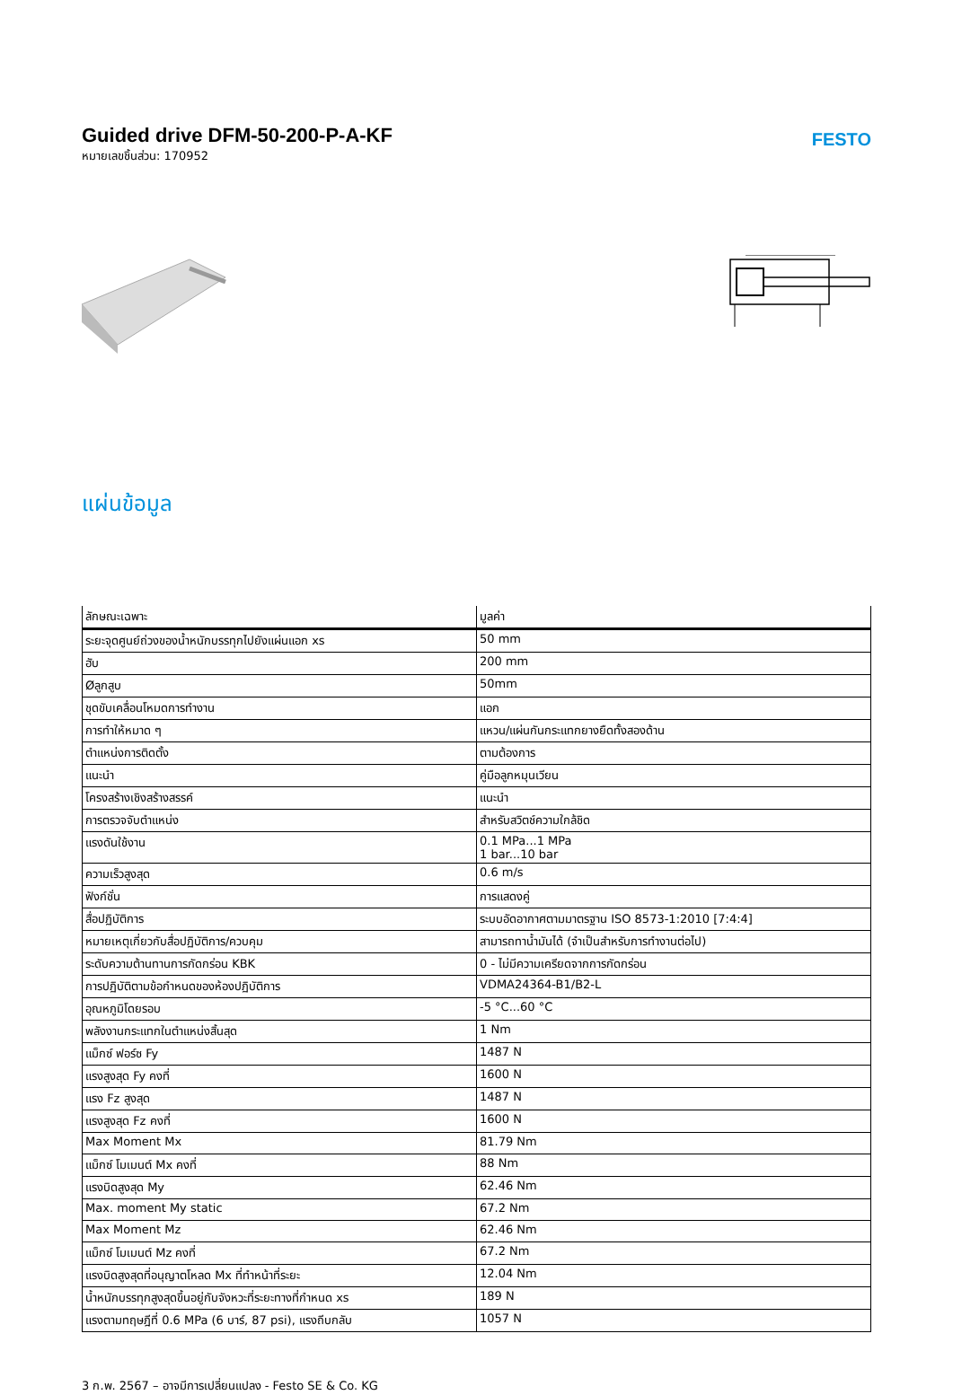Guided drive DFM-50-200-P-A-KF
หมายเลขชิ้นส่วน: 170952
FESTO
แผ่นข้อมูล
| ลักษณะเฉพาะ | มูลค่า |
| --- | --- |
| ระยะจุดศูนย์ถ่วงของน้ำหนักบรรทุกไปยังแผ่นแอก xs | 50 mm |
| ฮับ | 200 mm |
| Øลูกสูบ | 50mm |
| ชุดขับเคลื่อนโหมดการทำงาน | แอก |
| การทำให้หมาด ๆ | แหวน/แผ่นกันกระแทกยางยืดทั้งสองด้าน |
| ตำแหน่งการติดตั้ง | ตามต้องการ |
| แนะนำ | คู่มือลูกหมุนเวียน |
| โครงสร้างเชิงสร้างสรรค์ | แนะนำ |
| การตรวจจับตำแหน่ง | สำหรับสวิตช์ความใกล้ชิด |
| แรงดันใช้งาน | 0.1 MPa...1 MPa 1 bar...10 bar |
| ความเร็วสูงสุด | 0.6 m/s |
| ฟังก์ชั่น | การแสดงคู่ |
| สื่อปฏิบัติการ | ระบบอัดอากาศตามมาตรฐาน ISO 8573-1:2010 [7:4:4] |
| หมายเหตุเกี่ยวกับสื่อปฏิบัติการ/ควบคุม | สามารถทาน้ำมันได้ (จำเป็นสำหรับการทำงานต่อไป) |
| ระดับความต้านทานการกัดกร่อน KBK | 0 - ไม่มีความเครียดจากการกัดกร่อน |
| การปฏิบัติตามข้อกำหนดของห้องปฏิบัติการ | VDMA24364-B1/B2-L |
| อุณหภูมิโดยรอบ | -5 °C...60 °C |
| พลังงานกระแทกในตำแหน่งสิ้นสุด | 1 Nm |
| แม็กซ์ ฟอร์ซ Fy | 1487 N |
| แรงสูงสุด Fy คงที่ | 1600 N |
| แรง Fz สูงสุด | 1487 N |
| แรงสูงสุด Fz คงที่ | 1600 N |
| Max Moment Mx | 81.79 Nm |
| แม็กซ์ โมเมนต์ Mx คงที่ | 88 Nm |
| แรงบิดสูงสุด My | 62.46 Nm |
| Max. moment My static | 67.2 Nm |
| Max Moment Mz | 62.46 Nm |
| แม็กซ์ โมเมนต์ Mz คงที่ | 67.2 Nm |
| แรงบิดสูงสุดที่อนุญาตโหลด Mx ที่ทำหน้าที่ระยะ | 12.04 Nm |
| น้ำหนักบรรทุกสูงสุดขึ้นอยู่กับจังหวะที่ระยะทางที่กำหนด xs | 189 N |
| แรงตามทฤษฎีที่ 0.6 MPa (6 บาร์, 87 psi), แรงถีบกลับ | 1057 N |
3 ก.พ. 2567 – อาจมีการเปลี่ยนแปลง - Festo SE & Co. KG